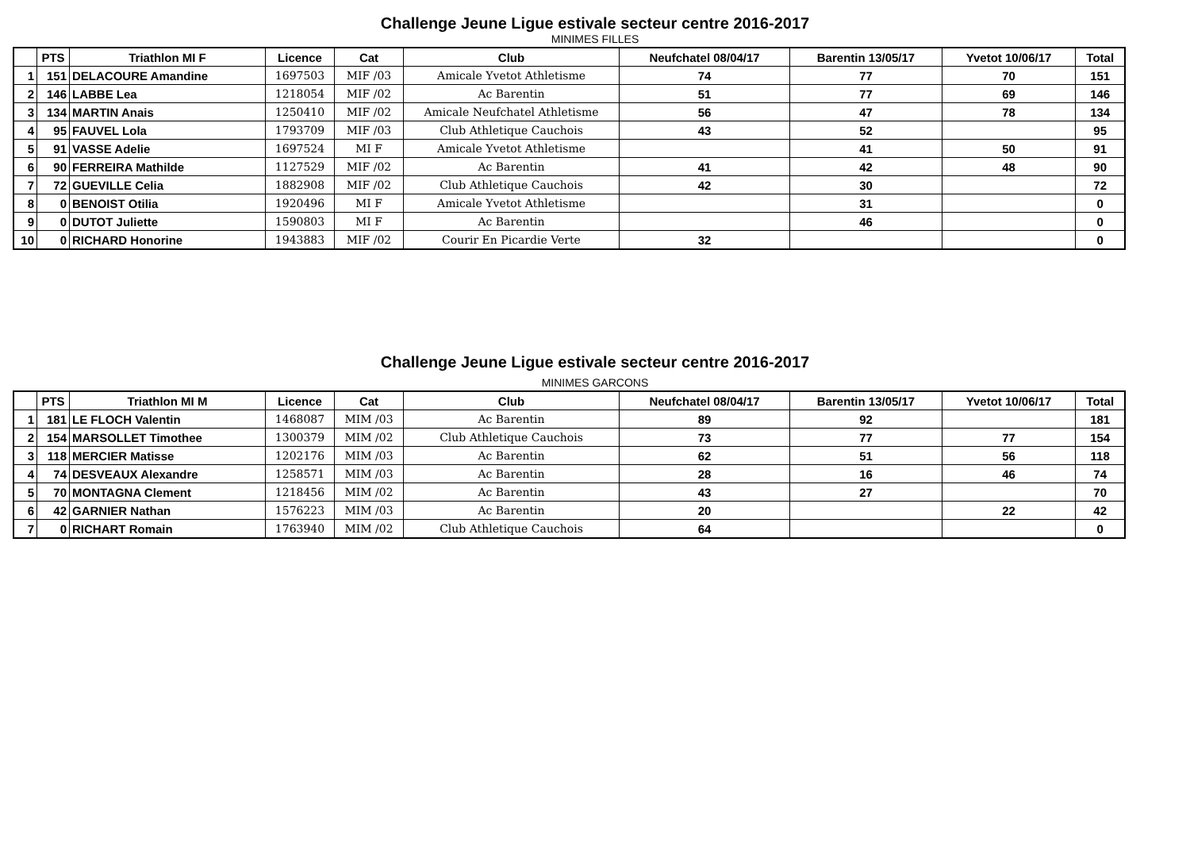Challenge Jeune Ligue estivale secteur centre 2016-2017
MINIMES FILLES
| | PTS | Triathlon MI F | Licence | Cat | Club | Neufchatel 08/04/17 | Barentin 13/05/17 | Yvetot 10/06/17 | Total |
| --- | --- | --- | --- | --- | --- | --- | --- | --- | --- |
| 1 | 151 | DELACOURE Amandine | 1697503 | MIF /03 | Amicale Yvetot Athletisme | 74 | 77 | 70 | 151 |
| 2 | 146 | LABBE Lea | 1218054 | MIF /02 | Ac Barentin | 51 | 77 | 69 | 146 |
| 3 | 134 | MARTIN Anais | 1250410 | MIF /02 | Amicale Neufchatel Athletisme | 56 | 47 | 78 | 134 |
| 4 | 95 | FAUVEL Lola | 1793709 | MIF /03 | Club Athletique Cauchois | 43 | 52 | | 95 |
| 5 | 91 | VASSE Adelie | 1697524 | MI F | Amicale Yvetot Athletisme | | 41 | 50 | 91 |
| 6 | 90 | FERREIRA Mathilde | 1127529 | MIF /02 | Ac Barentin | 41 | 42 | 48 | 90 |
| 7 | 72 | GUEVILLE Celia | 1882908 | MIF /02 | Club Athletique Cauchois | 42 | 30 | | 72 |
| 8 | 0 | BENOIST Otilia | 1920496 | MI F | Amicale Yvetot Athletisme | | 31 | | 0 |
| 9 | 0 | DUTOT Juliette | 1590803 | MI F | Ac Barentin | | 46 | | 0 |
| 10 | 0 | RICHARD Honorine | 1943883 | MIF /02 | Courir En Picardie Verte | 32 | | | 0 |
Challenge Jeune Ligue estivale secteur centre 2016-2017
MINIMES GARCONS
| | PTS | Triathlon MI M | Licence | Cat | Club | Neufchatel 08/04/17 | Barentin 13/05/17 | Yvetot 10/06/17 | Total |
| --- | --- | --- | --- | --- | --- | --- | --- | --- | --- |
| 1 | 181 | LE FLOCH Valentin | 1468087 | MIM /03 | Ac Barentin | 89 | 92 | | 181 |
| 2 | 154 | MARSOLLET Timothee | 1300379 | MIM /02 | Club Athletique Cauchois | 73 | 77 | 77 | 154 |
| 3 | 118 | MERCIER Matisse | 1202176 | MIM /03 | Ac Barentin | 62 | 51 | 56 | 118 |
| 4 | 74 | DESVEAUX Alexandre | 1258571 | MIM /03 | Ac Barentin | 28 | 16 | 46 | 74 |
| 5 | 70 | MONTAGNA Clement | 1218456 | MIM /02 | Ac Barentin | 43 | 27 | | 70 |
| 6 | 42 | GARNIER Nathan | 1576223 | MIM /03 | Ac Barentin | 20 | | 22 | 42 |
| 7 | 0 | RICHART Romain | 1763940 | MIM /02 | Club Athletique Cauchois | 64 | | | 0 |